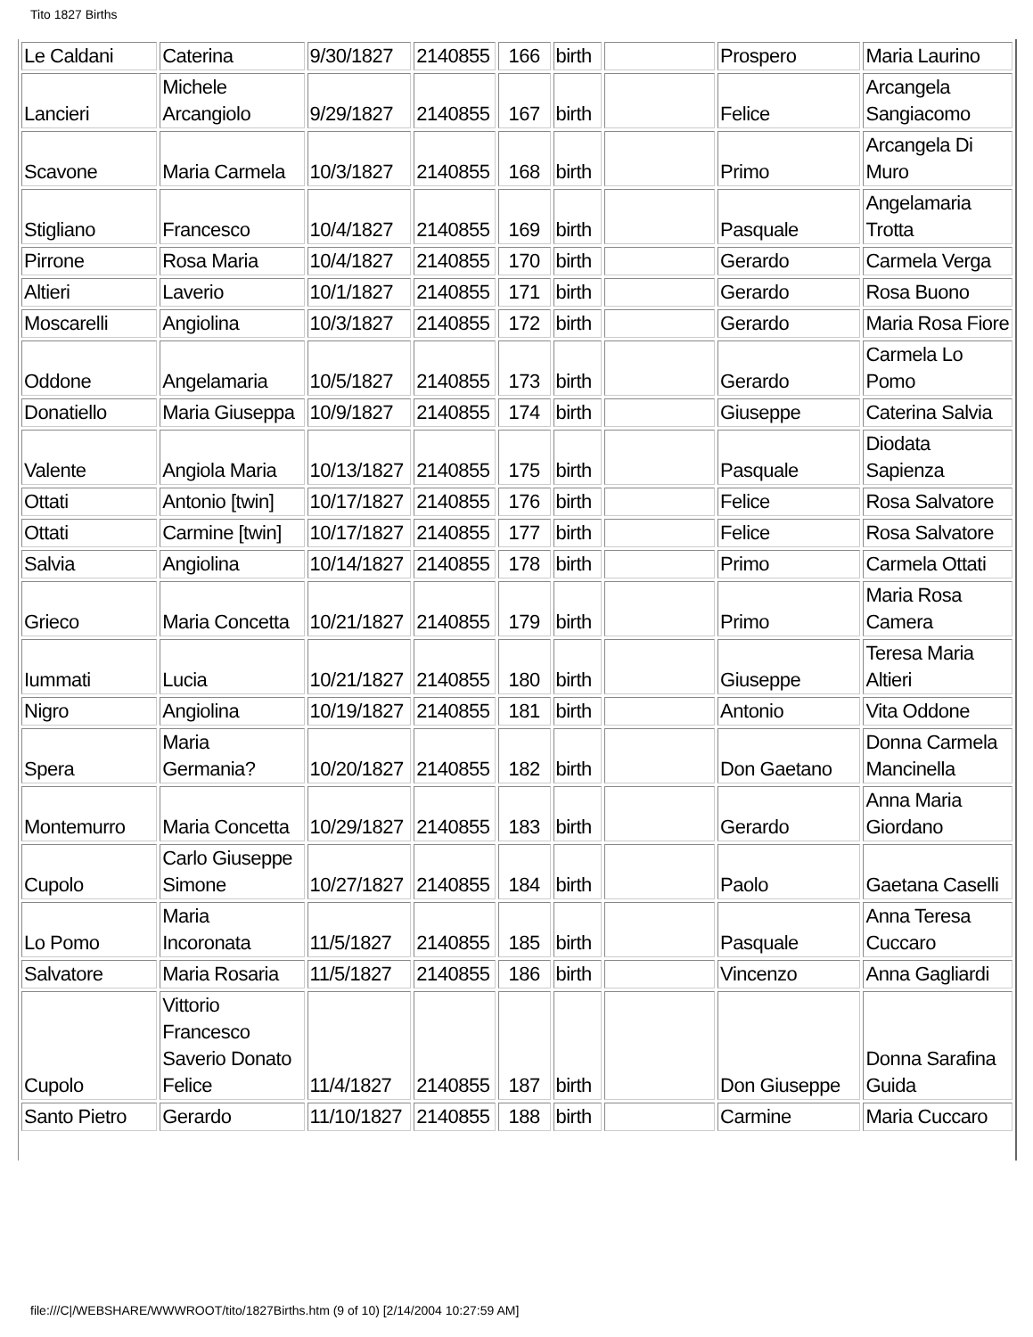Tito 1827 Births
| Le Caldani | Caterina | 9/30/1827 | 2140855 | 166 | birth | | Prospero | Maria Laurino |
| Lancieri | Michele Arcangiolo | 9/29/1827 | 2140855 | 167 | birth | | Felice | Arcangela Sangiacomo |
| Scavone | Maria Carmela | 10/3/1827 | 2140855 | 168 | birth | | Primo | Arcangela Di Muro |
| Stigliano | Francesco | 10/4/1827 | 2140855 | 169 | birth | | Pasquale | Angelamaria Trotta |
| Pirrone | Rosa Maria | 10/4/1827 | 2140855 | 170 | birth | | Gerardo | Carmela Verga |
| Altieri | Laverio | 10/1/1827 | 2140855 | 171 | birth | | Gerardo | Rosa Buono |
| Moscarelli | Angiolina | 10/3/1827 | 2140855 | 172 | birth | | Gerardo | Maria Rosa Fiore |
| Oddone | Angelamaria | 10/5/1827 | 2140855 | 173 | birth | | Gerardo | Carmela Lo Pomo |
| Donatiello | Maria Giuseppa | 10/9/1827 | 2140855 | 174 | birth | | Giuseppe | Caterina Salvia |
| Valente | Angiola Maria | 10/13/1827 | 2140855 | 175 | birth | | Pasquale | Diodata Sapienza |
| Ottati | Antonio [twin] | 10/17/1827 | 2140855 | 176 | birth | | Felice | Rosa Salvatore |
| Ottati | Carmine [twin] | 10/17/1827 | 2140855 | 177 | birth | | Felice | Rosa Salvatore |
| Salvia | Angiolina | 10/14/1827 | 2140855 | 178 | birth | | Primo | Carmela Ottati |
| Grieco | Maria Concetta | 10/21/1827 | 2140855 | 179 | birth | | Primo | Maria Rosa Camera |
| Iummati | Lucia | 10/21/1827 | 2140855 | 180 | birth | | Giuseppe | Teresa Maria Altieri |
| Nigro | Angiolina | 10/19/1827 | 2140855 | 181 | birth | | Antonio | Vita Oddone |
| Spera | Maria Germania? | 10/20/1827 | 2140855 | 182 | birth | | Don Gaetano | Donna Carmela Mancinella |
| Montemurro | Maria Concetta | 10/29/1827 | 2140855 | 183 | birth | | Gerardo | Anna Maria Giordano |
| Cupolo | Carlo Giuseppe Simone | 10/27/1827 | 2140855 | 184 | birth | | Paolo | Gaetana Caselli |
| Lo Pomo | Maria Incoronata | 11/5/1827 | 2140855 | 185 | birth | | Pasquale | Anna Teresa Cuccaro |
| Salvatore | Maria Rosaria | 11/5/1827 | 2140855 | 186 | birth | | Vincenzo | Anna Gagliardi |
| Cupolo | Vittorio Francesco Saverio Donato Felice | 11/4/1827 | 2140855 | 187 | birth | | Don Giuseppe | Donna Sarafina Guida |
| Santo Pietro | Gerardo | 11/10/1827 | 2140855 | 188 | birth | | Carmine | Maria Cuccaro |
file:///C|/WEBSHARE/WWWROOT/tito/1827Births.htm (9 of 10) [2/14/2004 10:27:59 AM]